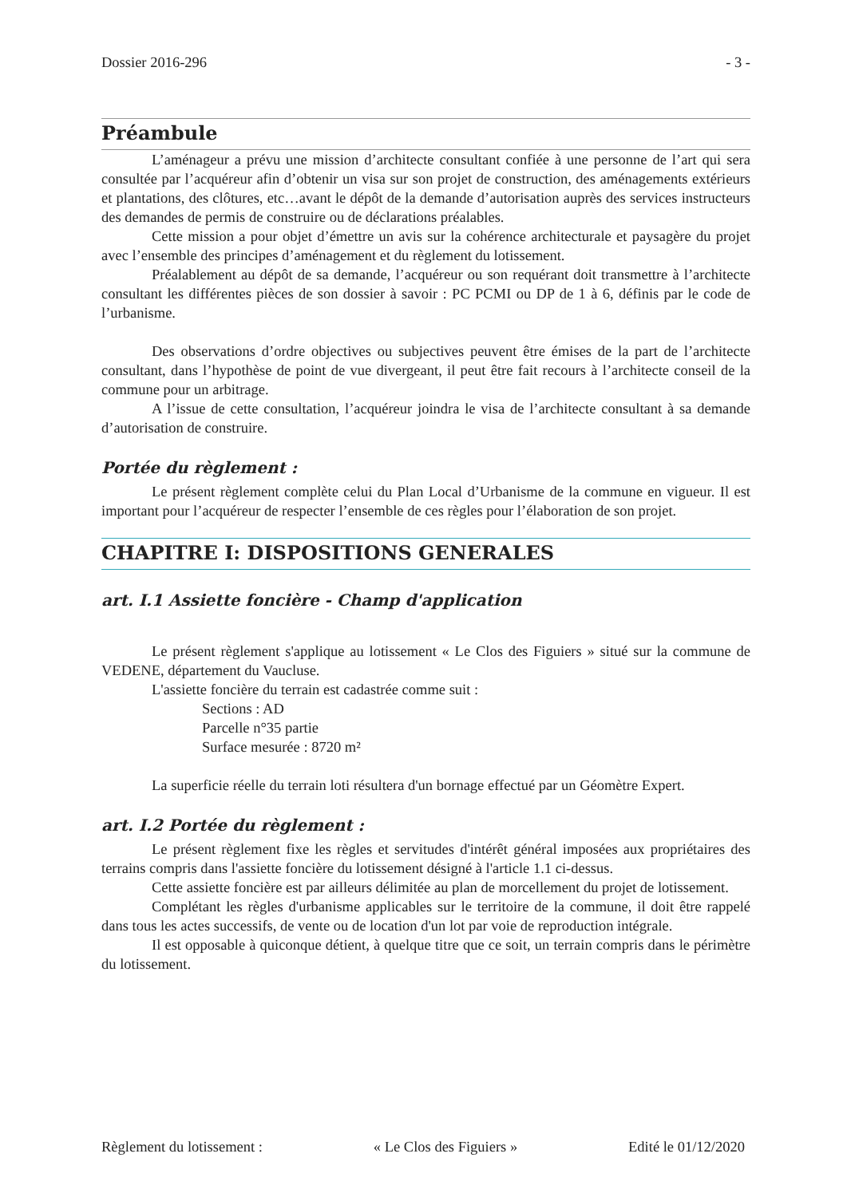Dossier 2016-296 - 3 -
Préambule
L’aménageur a prévu une mission d’architecte consultant confiée à une personne de l’art qui sera consultée par l’acquéreur afin d’obtenir un visa sur son projet de construction, des aménagements extérieurs et plantations, des clôtures, etc…avant le dépôt de la demande d’autorisation auprès des services instructeurs des demandes de permis de construire ou de déclarations préalables.
Cette mission a pour objet d’émettre un avis sur la cohérence architecturale et paysagère du projet avec l’ensemble des principes d’aménagement et du règlement du lotissement.
Préalablement au dépôt de sa demande, l’acquéreur ou son requérant doit transmettre à l’architecte consultant les différentes pièces de son dossier à savoir : PC PCMI ou DP de 1 à 6, définis par le code de l’urbanisme.
Des observations d’ordre objectives ou subjectives peuvent être émises de la part de l’architecte consultant, dans l’hypothèse de point de vue divergeant, il peut être fait recours à l’architecte conseil de la commune pour un arbitrage.
A l’issue de cette consultation, l’acquéreur joindra le visa de l’architecte consultant à sa demande d’autorisation de construire.
Portée du règlement :
Le présent règlement complète celui du Plan Local d’Urbanisme de la commune en vigueur. Il est important pour l’acquéreur de respecter l’ensemble de ces règles pour l’élaboration de son projet.
CHAPITRE I: DISPOSITIONS GENERALES
art. I.1 Assiette foncière - Champ d'application
Le présent règlement s'applique au lotissement « Le Clos des Figuiers » situé sur la commune de VEDENE, département du Vaucluse.
L'assiette foncière du terrain est cadastrée comme suit :
Sections : AD
Parcelle n°35 partie
Surface mesurée : 8720 m²
La superficie réelle du terrain loti résultera d'un bornage effectué par un Géomètre Expert.
art. I.2 Portée du règlement :
Le présent règlement fixe les règles et servitudes d'intérêt général imposées aux propriétaires des terrains compris dans l'assiette foncière du lotissement désigné à l'article 1.1 ci-dessus.
Cette assiette foncière est par ailleurs délimitée au plan de morcellement du projet de lotissement.
Complétant les règles d'urbanisme applicables sur le territoire de la commune, il doit être rappelé dans tous les actes successifs, de vente ou de location d'un lot par voie de reproduction intégrale.
Il est opposable à quiconque détient, à quelque titre que ce soit, un terrain compris dans le périmètre du lotissement.
Règlement du lotissement : « Le Clos des Figuiers » Edité le 01/12/2020